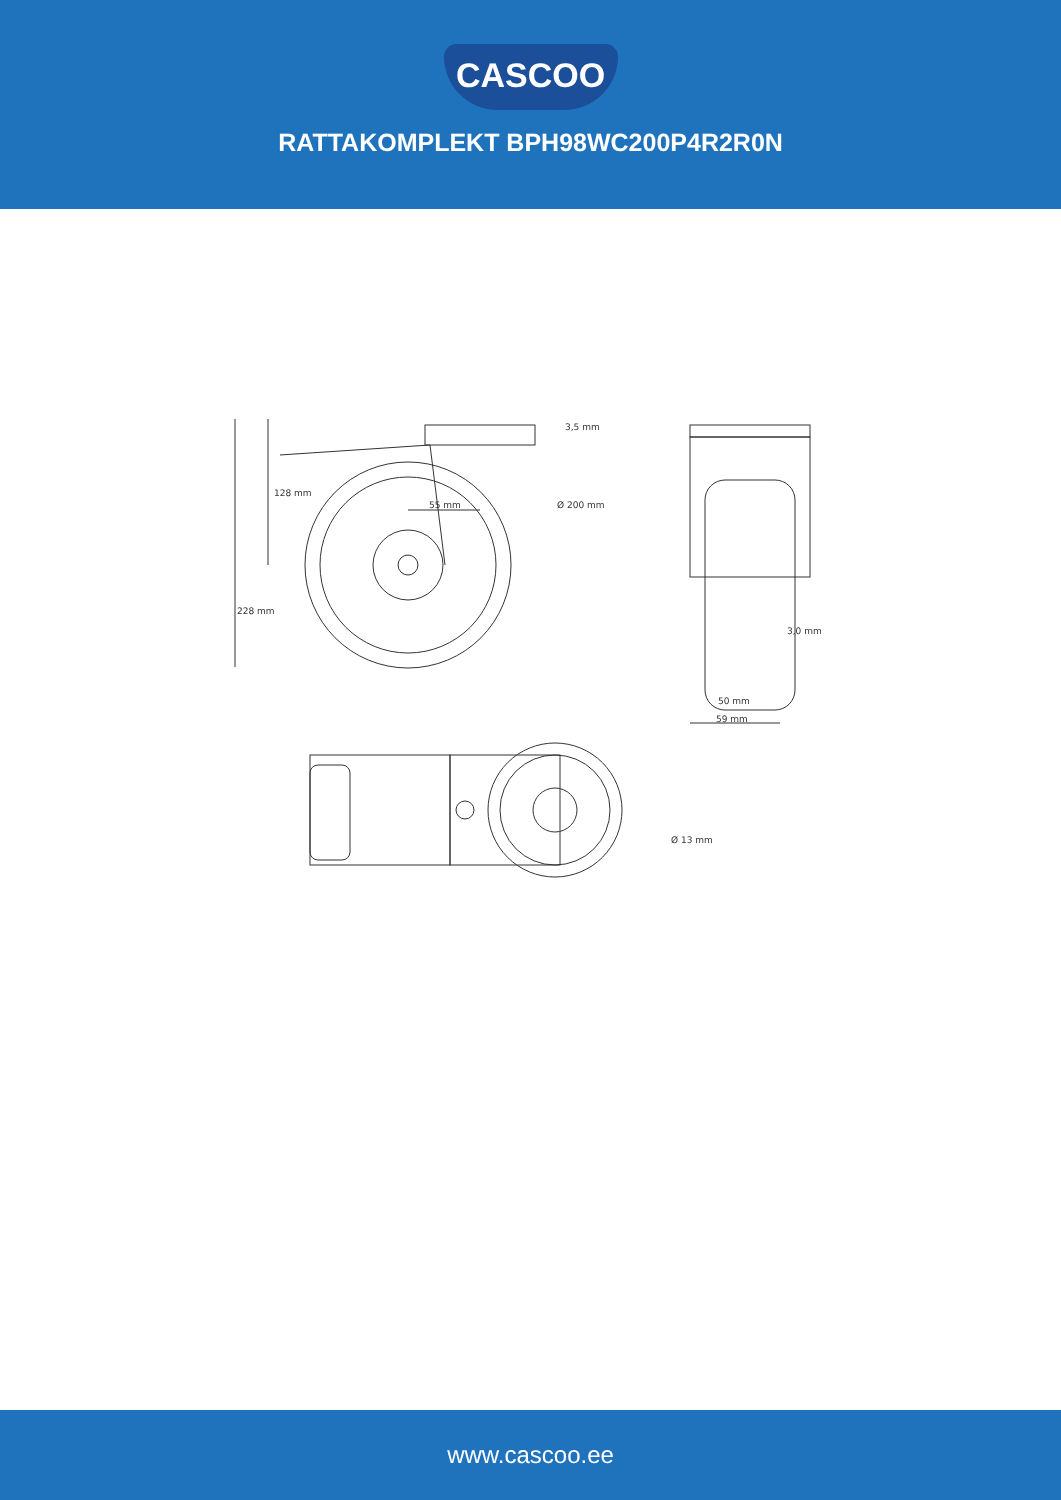CASCOO
RATTAKOMPLEKT BPH98WC200P4R2R0N
3,5 mm
128 mm
55 mm
Ø 200 mm
228 mm
3,0 mm
50 mm
59 mm
Ø 13 mm
www.cascoo.ee